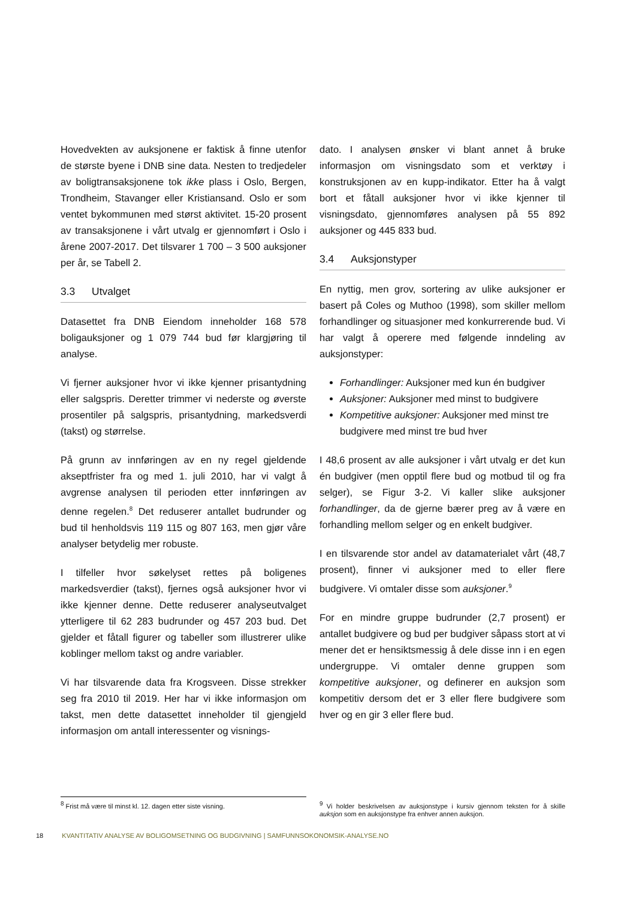Hovedvekten av auksjonene er faktisk å finne utenfor de største byene i DNB sine data. Nesten to tredjedeler av boligtransaksjonene tok ikke plass i Oslo, Bergen, Trondheim, Stavanger eller Kristiansand. Oslo er som ventet bykommunen med størst aktivitet. 15-20 prosent av transaksjonene i vårt utvalg er gjennomført i Oslo i årene 2007-2017. Det tilsvarer 1 700 – 3 500 auksjoner per år, se Tabell 2.
3.3 Utvalget
Datasettet fra DNB Eiendom inneholder 168 578 boligauksjoner og 1 079 744 bud før klargjøring til analyse.
Vi fjerner auksjoner hvor vi ikke kjenner prisantydning eller salgspris. Deretter trimmer vi nederste og øverste prosentiler på salgspris, prisantydning, markedsverdi (takst) og størrelse.
På grunn av innføringen av en ny regel gjeldende akseptfrister fra og med 1. juli 2010, har vi valgt å avgrense analysen til perioden etter innføringen av denne regelen.<sup>8</sup> Det reduserer antallet budrunder og bud til henholdsvis 119 115 og 807 163, men gjør våre analyser betydelig mer robuste.
I tilfeller hvor søkelyset rettes på boligenes markedsverdier (takst), fjernes også auksjoner hvor vi ikke kjenner denne. Dette reduserer analyseutvalget ytterligere til 62 283 budrunder og 457 203 bud. Det gjelder et fåtall figurer og tabeller som illustrerer ulike koblinger mellom takst og andre variabler.
Vi har tilsvarende data fra Krogsveen. Disse strekker seg fra 2010 til 2019. Her har vi ikke informasjon om takst, men dette datasettet inneholder til gjengjeld informasjon om antall interessenter og visnings-
dato. I analysen ønsker vi blant annet å bruke informasjon om visningsdato som et verktøy i konstruksjonen av en kupp-indikator. Etter ha å valgt bort et fåtall auksjoner hvor vi ikke kjenner til visningsdato, gjennomføres analysen på 55 892 auksjoner og 445 833 bud.
3.4 Auksjonstyper
En nyttig, men grov, sortering av ulike auksjoner er basert på Coles og Muthoo (1998), som skiller mellom forhandlinger og situasjoner med konkurrerende bud. Vi har valgt å operere med følgende inndeling av auksjonstyper:
Forhandlinger: Auksjoner med kun én budgiver
Auksjoner: Auksjoner med minst to budgivere
Kompetitive auksjoner: Auksjoner med minst tre budgivere med minst tre bud hver
I 48,6 prosent av alle auksjoner i vårt utvalg er det kun én budgiver (men opptil flere bud og motbud til og fra selger), se Figur 3-2. Vi kaller slike auksjoner forhandlinger, da de gjerne bærer preg av å være en forhandling mellom selger og en enkelt budgiver.
I en tilsvarende stor andel av datamaterialet vårt (48,7 prosent), finner vi auksjoner med to eller flere budgivere. Vi omtaler disse som auksjoner.<sup>9</sup>
For en mindre gruppe budrunder (2,7 prosent) er antallet budgivere og bud per budgiver såpass stort at vi mener det er hensiktsmessig å dele disse inn i en egen undergruppe. Vi omtaler denne gruppen som kompetitive auksjoner, og definerer en auksjon som kompetitiv dersom det er 3 eller flere budgivere som hver og en gir 3 eller flere bud.
<sup>8</sup> Frist må være til minst kl. 12. dagen etter siste visning. <sup>9</sup> Vi holder beskrivelsen av auksjonstype i kursiv gjennom teksten for å skille auksjon som en auksjonstype fra enhver annen auksjon.
18 KVANTITATIV ANALYSE AV BOLIGOMSETNING OG BUDGIVNING | SAMFUNNSOKONOMSIK-ANALYSE.NO